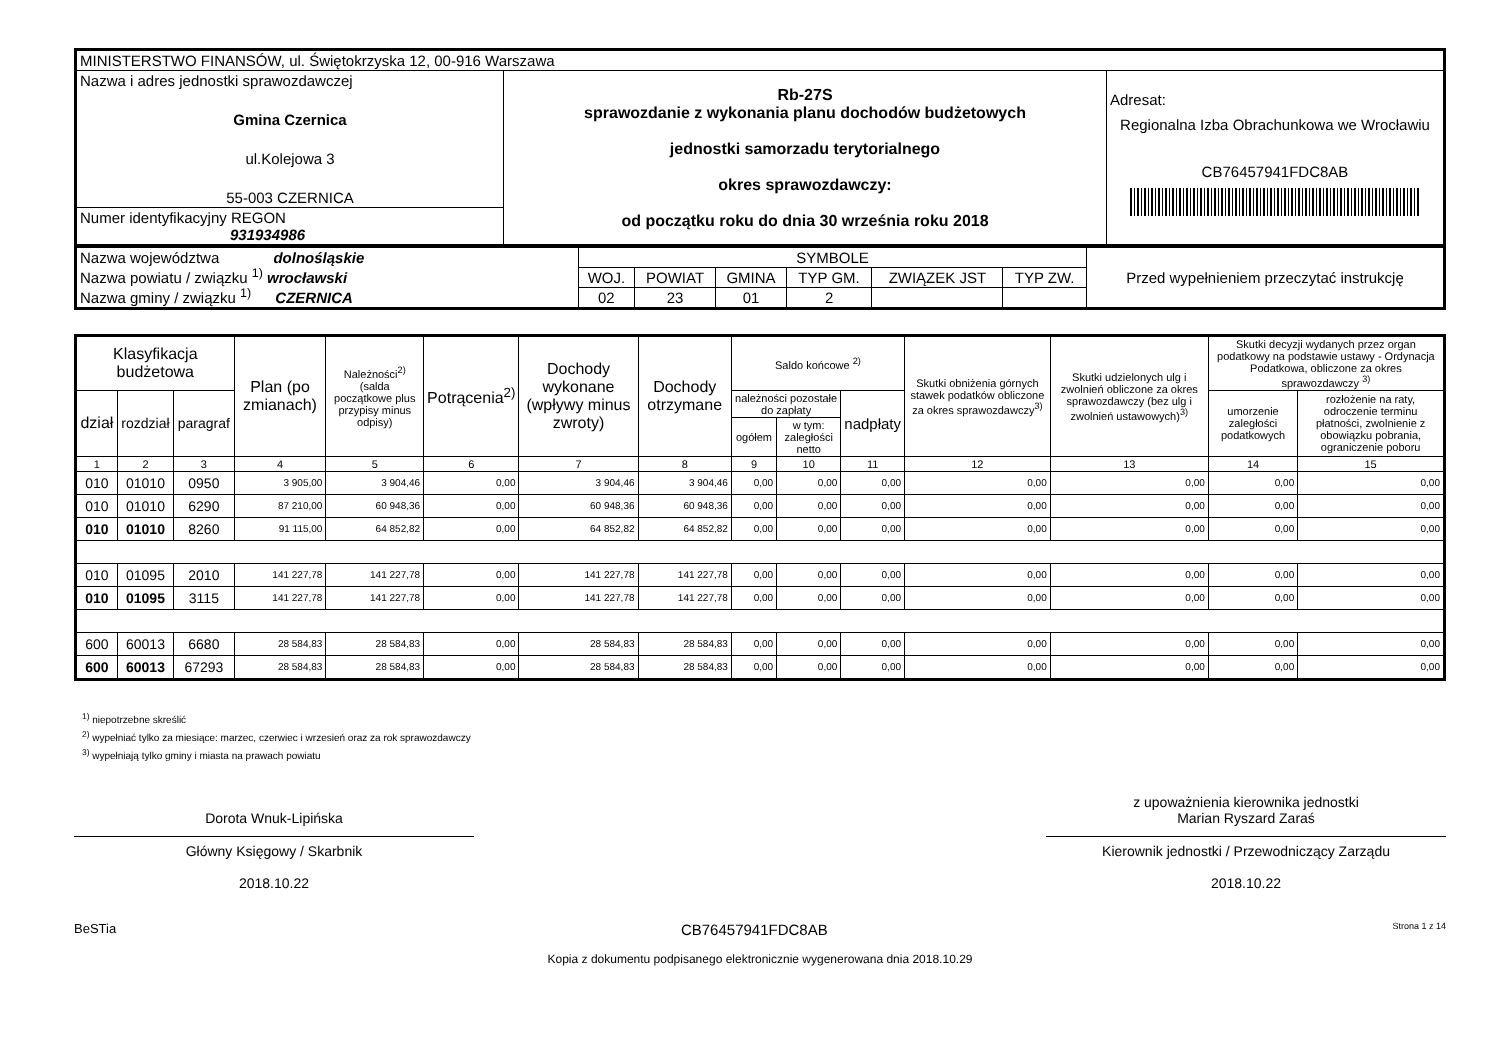| MINISTERSTWO FINANSÓW, ul. Świętokrzyska 12, 00-916 Warszawa | | |
| Nazwa i adres jednostki sprawozdawczej Gmina Czernica ul.Kolejowa 3 55-003 CZERNICA | Rb-27S sprawozdanie z wykonania planu dochodów budżetowych jednostki samorzadu terytorialnego okres sprawozdawczy: od początku roku do dnia 30 września roku 2018 | Adresat: Regionalna Izba Obrachunkowa we Wrocławiu CB76457941FDC8AB |
| Numer identyfikacyjny REGON 931934986 | | |
| Nazwa województwa dolnośląskie Nazwa powiatu / związku <sup>1)</sup> wrocławski Nazwa gminy / związku <sup>1)</sup> CZERNICA | SYMBOLE | | | | | | Przed wypełnieniem przeczytać instrukcję |
| | WOJ. | POWIAT | GMINA | TYP GM. | ZWIĄZEK JST | TYP ZW. | |
| | 02 | 23 | 01 | 2 | | | |
| Klasyfikacja budżetowa | | | Plan (po zmianach) | Należności<sup>2)</sup> (salda początkowe plus przypisy minus odpisy) | Potrącenia<sup>2)</sup> | Dochody wykonane (wpływy minus zwroty) | Dochody otrzymane | Saldo końcowe <sup>2)</sup> | | | Skutki obniżenia górnych stawek podatków obliczone za okres sprawozdawczy<sup>3)</sup> | Skutki udzielonych ulg i zwolnień obliczone za okres sprawozdawczy (bez ulg i zwolnień ustawowych)<sup>3)</sup> | Skutki decyzji wydanych przez organ podatkowy na podstawie ustawy - Ordynacja Podatkowa, obliczone za okres sprawozdawczy <sup>3)</sup> | |
| --- | --- | --- | --- | --- | --- | --- | --- | --- | --- | --- | --- | --- | --- | --- |
| dział | rozdział | paragraf | | | | | | należności pozostałe do zapłaty | | nadpłaty | | | umorzenie zaległości podatkowych | rozłożenie na raty, odroczenie terminu płatności, zwolnienie z obowiązku pobrania, ograniczenie poboru |
| | | | | | | | | ogółem | w tym: zaległości netto | | | | | |
| 1 | 2 | 3 | 4 | 5 | 6 | 7 | 8 | 9 | 10 | 11 | 12 | 13 | 14 | 15 |
| 010 | 01010 | 0950 | 3 905,00 | 3 904,46 | 0,00 | 3 904,46 | 3 904,46 | 0,00 | 0,00 | 0,00 | 0,00 | 0,00 | 0,00 | 0,00 |
| 010 | 01010 | 6290 | 87 210,00 | 60 948,36 | 0,00 | 60 948,36 | 60 948,36 | 0,00 | 0,00 | 0,00 | 0,00 | 0,00 | 0,00 | 0,00 |
| 010 | 01010 | 8260 | 91 115,00 | 64 852,82 | 0,00 | 64 852,82 | 64 852,82 | 0,00 | 0,00 | 0,00 | 0,00 | 0,00 | 0,00 | 0,00 |
| 010 | 01095 | 2010 | 141 227,78 | 141 227,78 | 0,00 | 141 227,78 | 141 227,78 | 0,00 | 0,00 | 0,00 | 0,00 | 0,00 | 0,00 | 0,00 |
| 010 | 01095 | 3115 | 141 227,78 | 141 227,78 | 0,00 | 141 227,78 | 141 227,78 | 0,00 | 0,00 | 0,00 | 0,00 | 0,00 | 0,00 | 0,00 |
| 600 | 60013 | 6680 | 28 584,83 | 28 584,83 | 0,00 | 28 584,83 | 28 584,83 | 0,00 | 0,00 | 0,00 | 0,00 | 0,00 | 0,00 | 0,00 |
| 600 | 60013 | 67293 | 28 584,83 | 28 584,83 | 0,00 | 28 584,83 | 28 584,83 | 0,00 | 0,00 | 0,00 | 0,00 | 0,00 | 0,00 | 0,00 |
<sup>1)</sup> niepotrzebne skreślić
<sup>2)</sup> wypełniać tylko za miesiące: marzec, czerwiec i wrzesień oraz za rok sprawozdawczy
<sup>3)</sup> wypełniają tylko gminy i miasta na prawach powiatu
Dorota Wnuk-Lipińska
Główny Księgowy / Skarbnik
2018.10.22
z upoważnienia kierownika jednostki
Marian Ryszard Zaraś
Kierownik jednostki / Przewodniczący Zarządu
2018.10.22
BeSTia CB76457941FDC8AB Strona 1 z 14
Kopia z dokumentu podpisanego elektronicznie wygenerowana dnia 2018.10.29